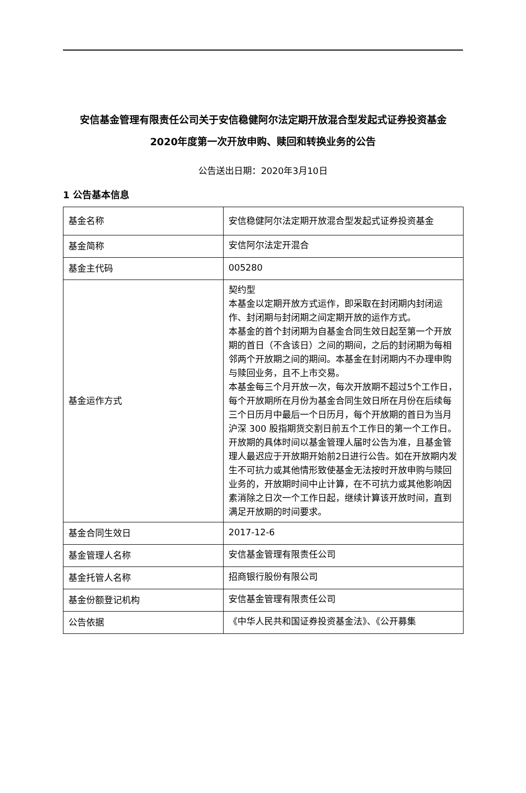安信基金管理有限责任公司关于安信稳健阿尔法定期开放混合型发起式证券投资基金
2020年度第一次开放申购、赎回和转换业务的公告
公告送出日期：2020年3月10日
1 公告基本信息
| 基金名称 | 安信稳健阿尔法定期开放混合型发起式证券投资基金 |
| 基金简称 | 安信阿尔法定开混合 |
| 基金主代码 | 005280 |
| 基金运作方式 | 契约型 本基金以定期开放方式运作，即采取在封闭期内封闭运作、封闭期与封闭期之间定期开放的运作方式。 本基金的首个封闭期为自基金合同生效日起至第一个开放期的首日（不含该日）之间的期间，之后的封闭期为每相邻两个开放期之间的期间。本基金在封闭期内不办理申购与赎回业务，且不上市交易。 本基金每三个月开放一次，每次开放期不超过5个工作日，每个开放期所在月份为基金合同生效日所在月份在后续每三个日历月中最后一个日历月，每个开放期的首日为当月沪深 300 股指期货交割日前五个工作日的第一个工作日。 开放期的具体时间以基金管理人届时公告为准，且基金管理人最迟应于开放期开始前2日进行公告。如在开放期内发生不可抗力或其他情形致使基金无法按时开放申购与赎回业务的，开放期时间中止计算，在不可抗力或其他影响因素消除之日次一个工作日起，继续计算该开放时间，直到满足开放期的时间要求。 |
| 基金合同生效日 | 2017-12-6 |
| 基金管理人名称 | 安信基金管理有限责任公司 |
| 基金托管人名称 | 招商银行股份有限公司 |
| 基金份额登记机构 | 安信基金管理有限责任公司 |
| 公告依据 | 《中华人民共和国证券投资基金法》、《公开募集 |